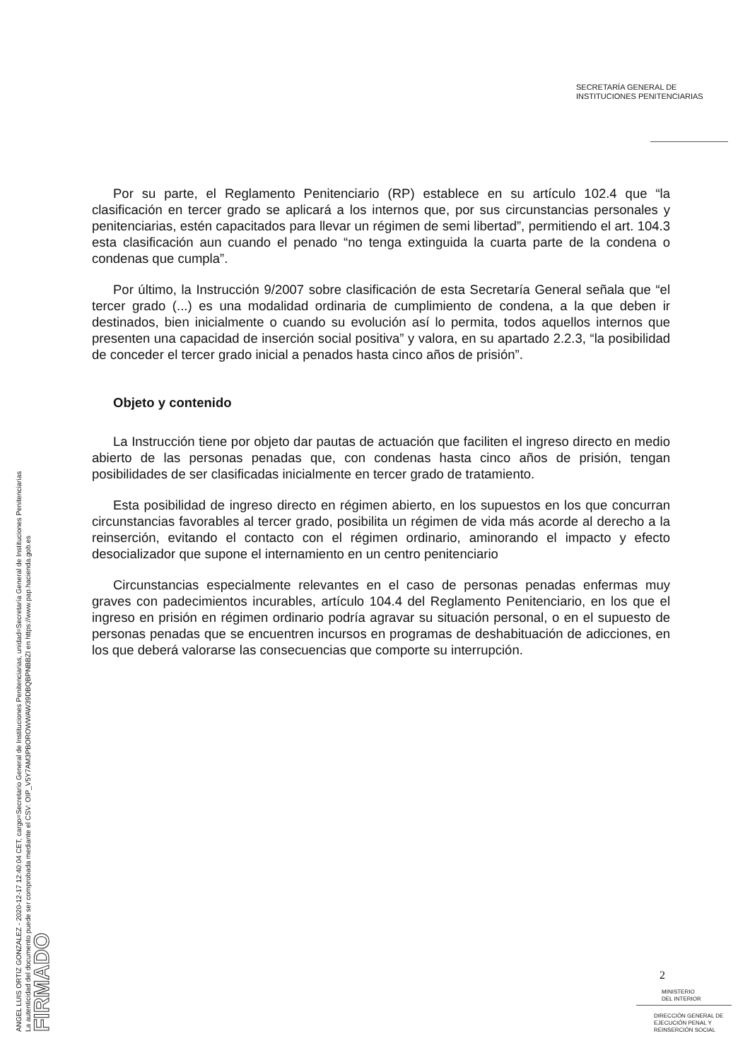ANGEL LUIS ORTIZ GONZALEZ - 2020-12-17 12:40:04 CET, cargo=Secretario General de Instituciones Penitenciarias, unidad=Secretaría General de Instituciones Penitenciarias
La autenticidad del documento puede ser comprobada mediante el CSV: OIP_V5Y7AM3PBOROWWAW39DBQBPNBBZI en https://www.pap.hacienda.gob.es
FIRMADO
SECRETARÍA GENERAL DE
INSTITUCIONES PENITENCIARIAS
Por su parte, el Reglamento Penitenciario (RP) establece en su artículo 102.4 que “la clasificación en tercer grado se aplicará a los internos que, por sus circunstancias personales y penitenciarias, estén capacitados para llevar un régimen de semi libertad”, permitiendo el art. 104.3 esta clasificación aun cuando el penado “no tenga extinguida la cuarta parte de la condena o condenas que cumpla”.
Por último, la Instrucción 9/2007 sobre clasificación de esta Secretaría General señala que “el tercer grado (...) es una modalidad ordinaria de cumplimiento de condena, a la que deben ir destinados, bien inicialmente o cuando su evolución así lo permita, todos aquellos internos que presenten una capacidad de inserción social positiva” y valora, en su apartado 2.2.3, “la posibilidad de conceder el tercer grado inicial a penados hasta cinco años de prisión”.
Objeto y contenido
La Instrucción tiene por objeto dar pautas de actuación que faciliten el ingreso directo en medio abierto de las personas penadas que, con condenas hasta cinco años de prisión, tengan posibilidades de ser clasificadas inicialmente en tercer grado de tratamiento.
Esta posibilidad de ingreso directo en régimen abierto, en los supuestos en los que concurran circunstancias favorables al tercer grado, posibilita un régimen de vida más acorde al derecho a la reinserción, evitando el contacto con el régimen ordinario, aminorando el impacto y efecto desocializador que supone el internamiento en un centro penitenciario
Circunstancias especialmente relevantes en el caso de personas penadas enfermas muy graves con padecimientos incurables, artículo 104.4 del Reglamento Penitenciario, en los que el ingreso en prisión en régimen ordinario podría agravar su situación personal, o en el supuesto de personas penadas que se encuentren incursos en programas de deshabituación de adicciones, en los que deberá valorarse las consecuencias que comporte su interrupción.
2
MINISTERIO
DEL INTERIOR
DIRECCIÓN GENERAL DE
EJECUCIÓN PENAL Y
REINSERCIÓN SOCIAL